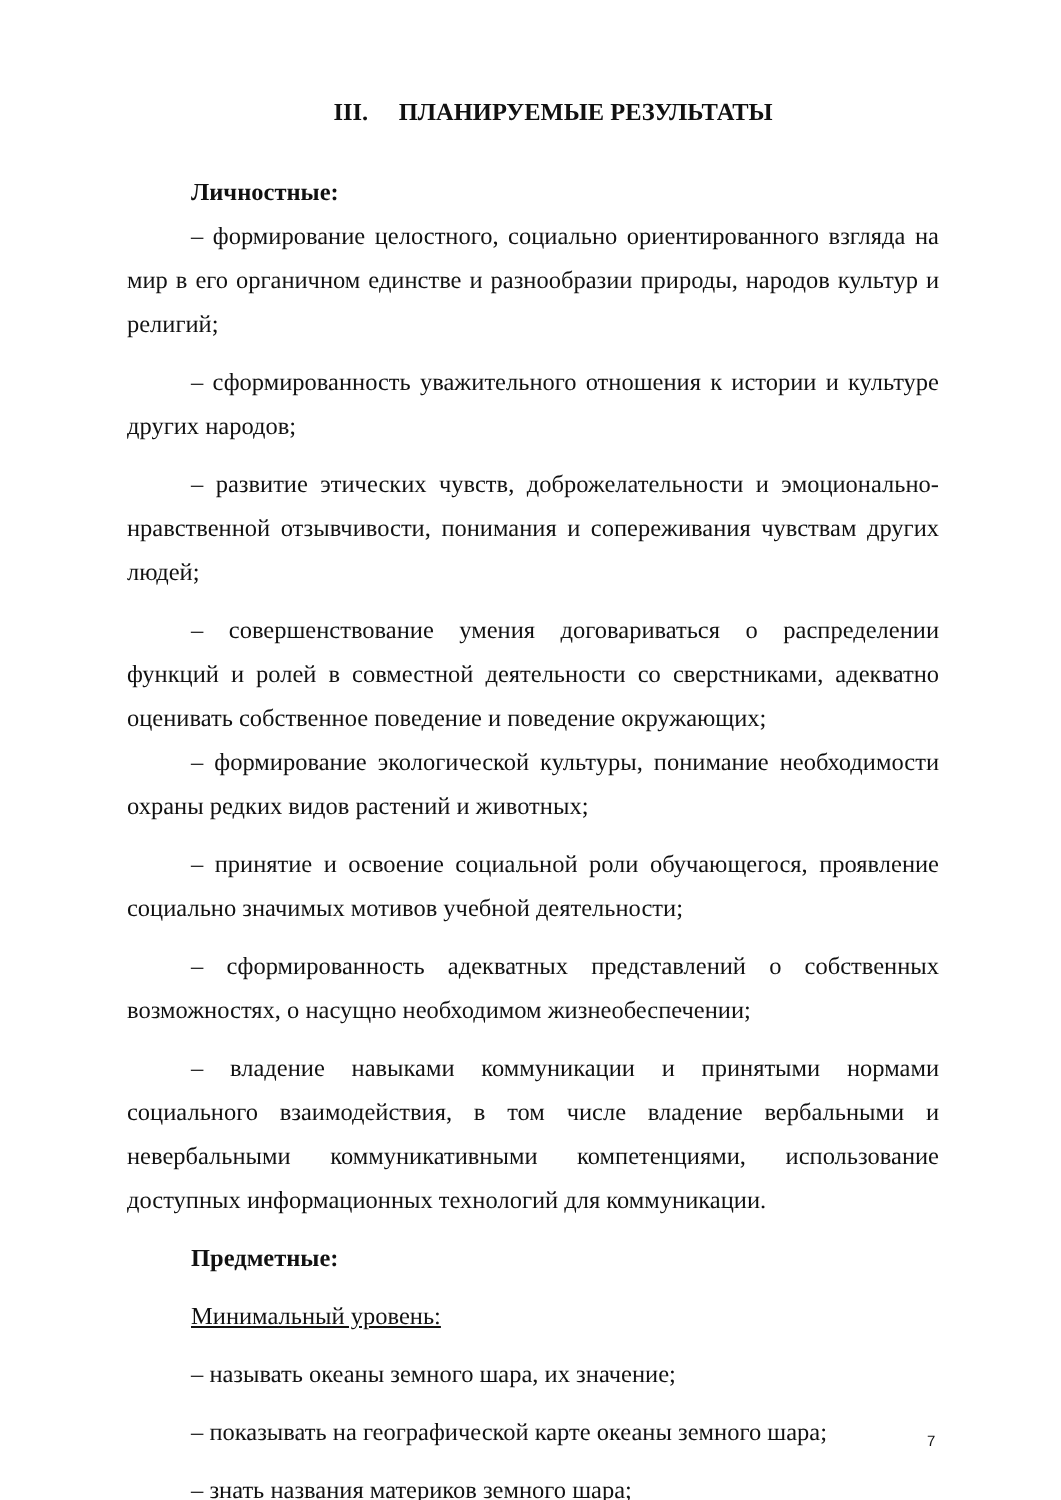III. ПЛАНИРУЕМЫЕ РЕЗУЛЬТАТЫ
Личностные:
– формирование целостного, социально ориентированного взгляда на мир в его органичном единстве и разнообразии природы, народов культур и религий;
– сформированность уважительного отношения к истории и культуре других народов;
– развитие этических чувств, доброжелательности и эмоционально-нравственной отзывчивости, понимания и сопереживания чувствам других людей;
– совершенствование умения договариваться о распределении функций и ролей в совместной деятельности со сверстниками, адекватно оценивать собственное поведение и поведение окружающих;
– формирование экологической культуры, понимание необходимости охраны редких видов растений и животных;
– принятие и освоение социальной роли обучающегося, проявление социально значимых мотивов учебной деятельности;
– сформированность адекватных представлений о собственных возможностях, о насущно необходимом жизнеобеспечении;
– владение навыками коммуникации и принятыми нормами социального взаимодействия, в том числе владение вербальными и невербальными коммуникативными компетенциями, использование доступных информационных технологий для коммуникации.
Предметные:
Минимальный уровень:
– называть океаны земного шара, их значение;
– показывать на географической карте океаны земного шара;
– знать названия материков земного шара;
7